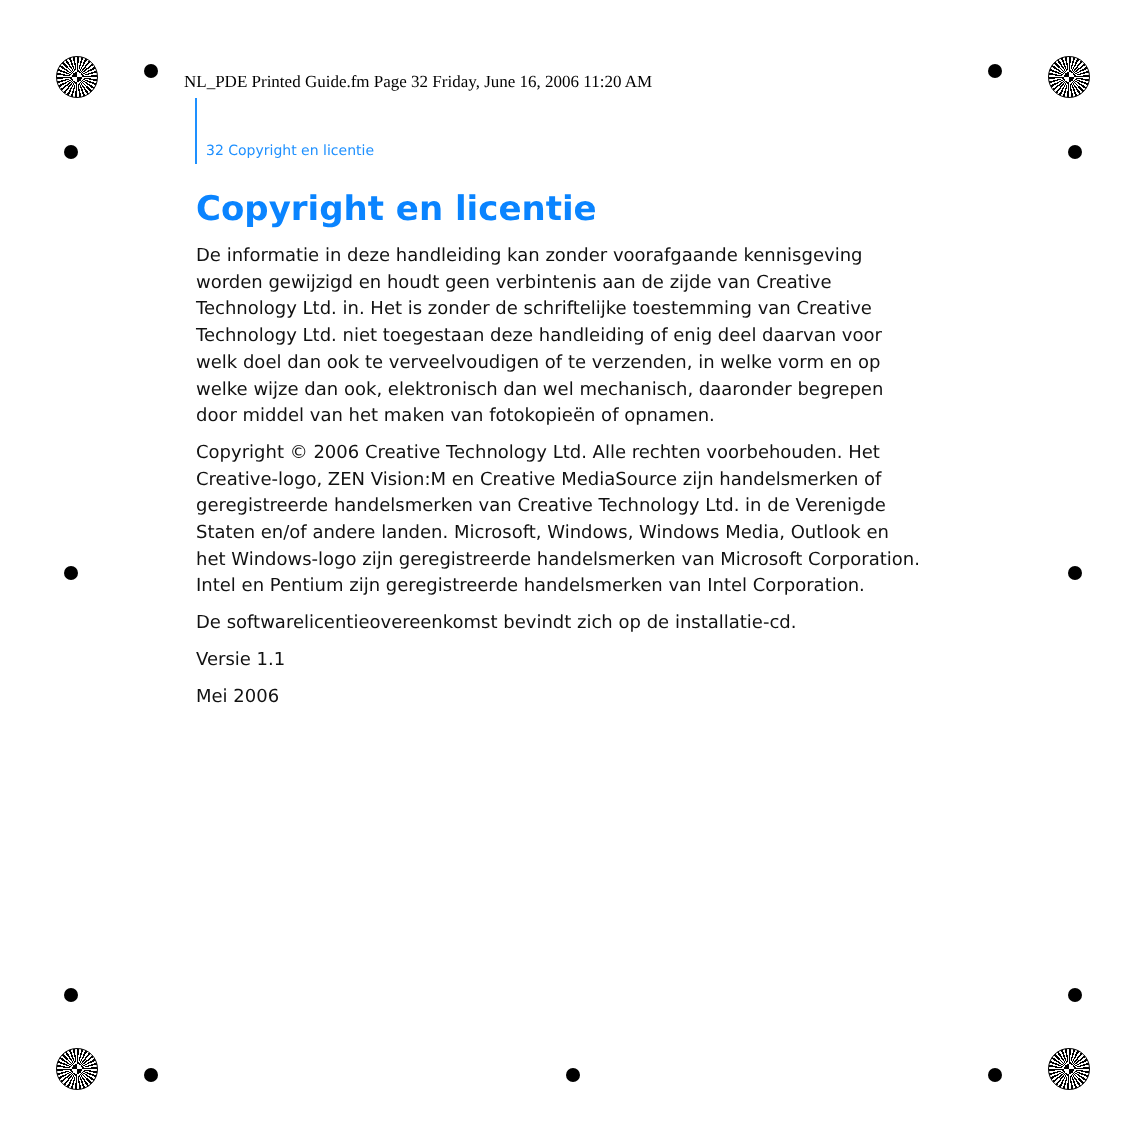NL_PDE Printed Guide.fm Page 32 Friday, June 16, 2006 11:20 AM
32 Copyright en licentie
Copyright en licentie
De informatie in deze handleiding kan zonder voorafgaande kennisgeving worden gewijzigd en houdt geen verbintenis aan de zijde van Creative Technology Ltd. in. Het is zonder de schriftelijke toestemming van Creative Technology Ltd. niet toegestaan deze handleiding of enig deel daarvan voor welk doel dan ook te verveelvoudigen of te verzenden, in welke vorm en op welke wijze dan ook, elektronisch dan wel mechanisch, daaronder begrepen door middel van het maken van fotokopieën of opnamen.
Copyright © 2006 Creative Technology Ltd. Alle rechten voorbehouden. Het Creative-logo, ZEN Vision:M en Creative MediaSource zijn handelsmerken of geregistreerde handelsmerken van Creative Technology Ltd. in de Verenigde Staten en/of andere landen. Microsoft, Windows, Windows Media, Outlook en het Windows-logo zijn geregistreerde handelsmerken van Microsoft Corporation. Intel en Pentium zijn geregistreerde handelsmerken van Intel Corporation.
De softwarelicentieovereenkomst bevindt zich op de installatie-cd.
Versie 1.1
Mei 2006